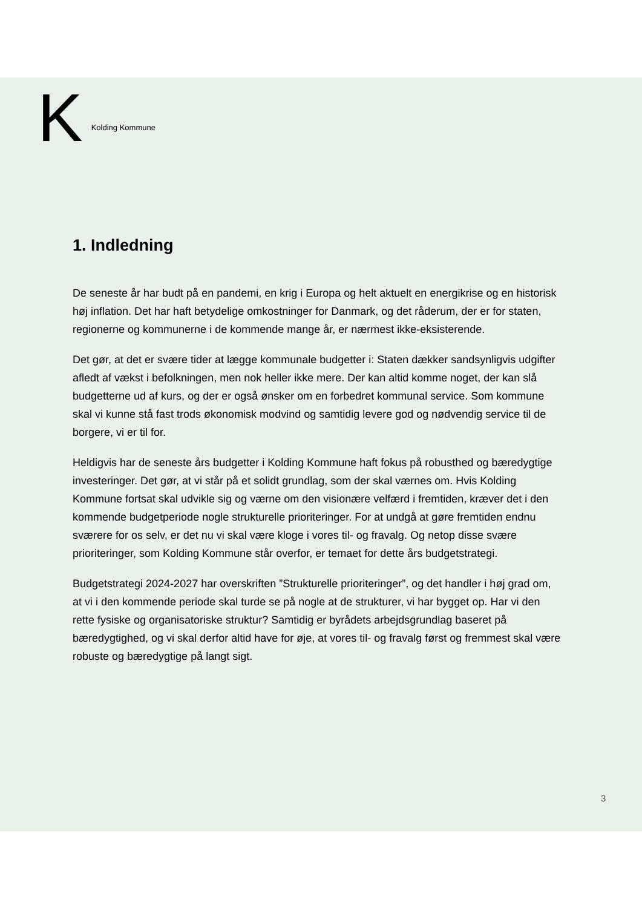K Kolding Kommune
1. Indledning
De seneste år har budt på en pandemi, en krig i Europa og helt aktuelt en energikrise og en historisk høj inflation. Det har haft betydelige omkostninger for Danmark, og det råderum, der er for staten, regionerne og kommunerne i de kommende mange år, er nærmest ikke-eksisterende.
Det gør, at det er svære tider at lægge kommunale budgetter i: Staten dækker sandsynligvis udgifter afledt af vækst i befolkningen, men nok heller ikke mere. Der kan altid komme noget, der kan slå budgetterne ud af kurs, og der er også ønsker om en forbedret kommunal service. Som kommune skal vi kunne stå fast trods økonomisk modvind og samtidig levere god og nødvendig service til de borgere, vi er til for.
Heldigvis har de seneste års budgetter i Kolding Kommune haft fokus på robusthed og bæredygtige investeringer. Det gør, at vi står på et solidt grundlag, som der skal værnes om. Hvis Kolding Kommune fortsat skal udvikle sig og værne om den visionære velfærd i fremtiden, kræver det i den kommende budgetperiode nogle strukturelle prioriteringer. For at undgå at gøre fremtiden endnu sværere for os selv, er det nu vi skal være kloge i vores til- og fravalg. Og netop disse svære prioriteringer, som Kolding Kommune står overfor, er temaet for dette års budgetstrategi.
Budgetstrategi 2024-2027 har overskriften ”Strukturelle prioriteringer”, og det handler i høj grad om, at vi i den kommende periode skal turde se på nogle at de strukturer, vi har bygget op. Har vi den rette fysiske og organisatoriske struktur? Samtidig er byrådets arbejdsgrundlag baseret på bæredygtighed, og vi skal derfor altid have for øje, at vores til- og fravalg først og fremmest skal være robuste og bæredygtige på langt sigt.
3